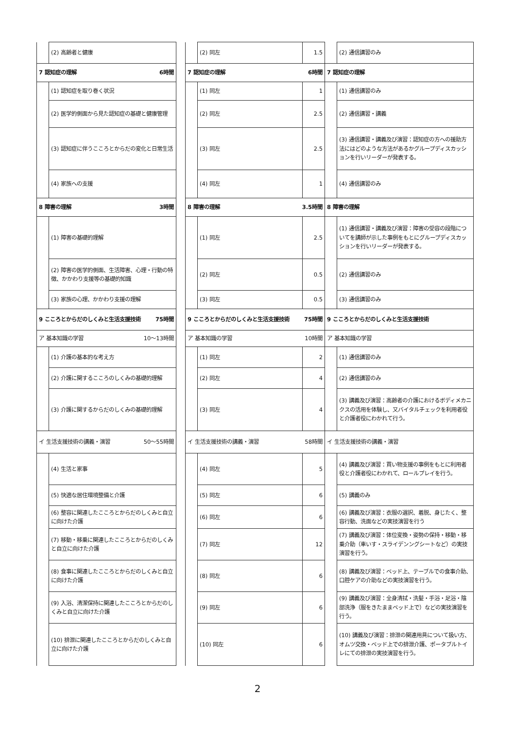| | (2) 高齢者と健康 | | | (2) 同左 | 1.5 | | (2) 通信講習のみ |
| 7 認知症の理解 6時間 | | | 7 認知症の理解 6時間 | | | 7 認知症の理解 | |
| | (1) 認知症を取り巻く状況 | | | (1) 同左 | 1 | | (1) 通信講習のみ |
| | (2) 医学的側面から見た認知症の基礎と健康管理 | | | (2) 同左 | 2.5 | | (2) 通信講習・講義 |
| | (3) 認知症に伴うこころとからだの変化と日常生活 | | | (3) 同左 | 2.5 | | (3) 通信講習・講義及び演習：認知症の方への援助方法にはどのような方法があるかグループディスカッションを行いリーダーが発表する。 |
| | (4) 家族への支援 | | | (4) 同左 | 1 | | (4) 通信講習のみ |
| 8 障害の理解 3時間 | | | 8 障害の理解 3.5時間 | | | 8 障害の理解 | |
| | (1) 障害の基礎的理解 | | | (1) 同左 | 2.5 | | (1) 通信講習・講義及び演習：障害の受容の段階についてを講師が示した事例をもとにグループディスカッションを行いリーダーが発表する。 |
| | (2) 障害の医学的側面、生活障害、心理・行動の特徴、かかわり支援等の基礎的知識 | | | (2) 同左 | 0.5 | | (2) 通信講習のみ |
| | (3) 家族の心理、かかわり支援の理解 | | | (3) 同左 | 0.5 | | (3) 通信講習のみ |
| 9 こころとからだのしくみと生活支援技術 75時間 | | | 9 こころとからだのしくみと生活支援技術 75時間 | | | 9 こころとからだのしくみと生活支援技術 | |
| ア 基本知識の学習 10〜13時間 | | | ア 基本知識の学習 10時間 | | | ア 基本知識の学習 | |
| | (1) 介護の基本的な考え方 | | | (1) 同左 | 2 | | (1) 通信講習のみ |
| | (2) 介護に関するこころのしくみの基礎的理解 | | | (2) 同左 | 4 | | (2) 通信講習のみ |
| | (3) 介護に関するからだのしくみの基礎的理解 | | | (3) 同左 | 4 | | (3) 講義及び演習：高齢者の介護におけるボディメカニクスの活用を体験し、又バイタルチェックを利用者役と介護者役にわかれて行う。 |
| イ 生活支援技術の講義・演習 50〜55時間 | | | イ 生活支援技術の講義・演習 58時間 | | | イ 生活支援技術の講義・演習 | |
| | (4) 生活と家事 | | | (4) 同左 | 5 | | (4) 講義及び演習：買い物支援の事例をもとに利用者役と介護者役にわかれて、ロールプレイを行う。 |
| | (5) 快適な居住環境整備と介護 | | | (5) 同左 | 6 | | (5) 講義のみ |
| | (6) 整容に関連したこころとからだのしくみと自立に向けた介護 | | | (6) 同左 | 6 | | (6) 講義及び演習：衣服の選択、着脱、身じたく、整容行動、洗面などの実技演習を行う |
| | (7) 移動・移乗に関連したこころとからだのしくみと自立に向けた介護 | | | (7) 同左 | 12 | | (7) 講義及び演習：体位変換・姿勢の保持・移動・移乗介助（車いす・スライデンングシートなど）の実技演習を行う。 |
| | (8) 食事に関連したこころとからだのしくみと自立に向けた介護 | | | (8) 同左 | 6 | | (8) 講義及び演習：ベッド上、テーブルでの食事介助、口腔ケアの介助などの実技演習を行う。 |
| | (9) 入浴、清潔保持に関連したこころとからだのしくみと自立に向けた介護 | | | (9) 同左 | 6 | | (9) 講義及び演習：全身清拭・洗髪・手浴・足浴・陰部洗浄（服をきたままベッド上で）などの実技演習を行う。 |
| | (10) 排泄に関連したこころとからだのしくみと自立に向けた介護 | | | (10) 同左 | 6 | | (10) 講義及び演習：排泄の関連用具について扱い方、オムツ交換・ベッド上での排泄介護、ポータブルトイレにての排泄の実技演習を行う。 |
2